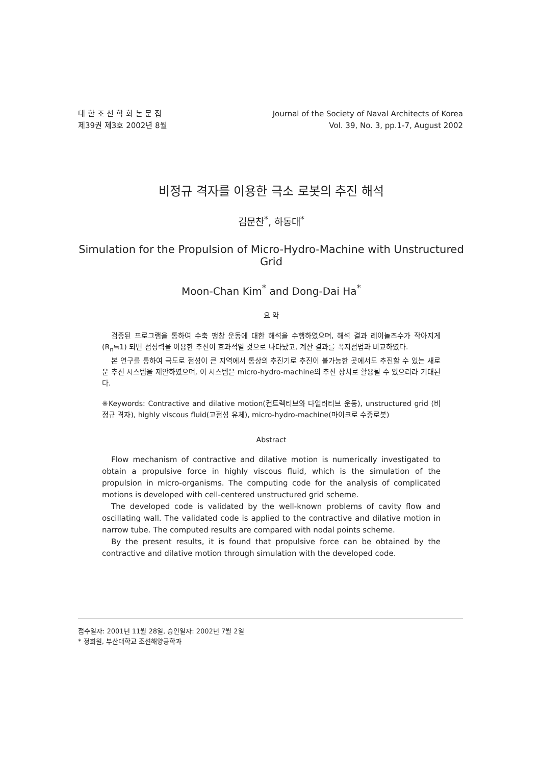대 한 조 선 학 회 논 문 집
제39권 제3호 2002년 8월
Journal of the Society of Naval Architects of Korea
Vol. 39, No. 3, pp.1-7, August 2002
비정규 격자를 이용한 극소 로봇의 추진 해석
김문찬<sup>*</sup>, 하동대<sup>*</sup>
Simulation for the Propulsion of Micro-Hydro-Machine with Unstructured Grid
Moon-Chan Kim<sup>*</sup> and Dong-Dai Ha<sup>*</sup>
요 약
검증된 프로그램을 통하여 수축 팽창 운동에 대한 해석을 수행하였으며, 해석 결과 레이놀즈수가 작아지게(R<sub>n</sub>≒1) 되면 점성력을 이용한 추진이 효과적일 것으로 나타났고, 계산 결과를 꼭지점법과 비교하였다.
본 연구를 통하여 극도로 점성이 큰 지역에서 통상의 추진기로 추진이 불가능한 곳에서도 추진할 수 있는 새로운 추진 시스템을 제안하였으며, 이 시스템은 micro-hydro-machine의 추진 장치로 활용될 수 있으리라 기대된다.
※Keywords: Contractive and dilative motion(컨트렉티브와 다일러티브 운동), unstructured grid (비정규 격자), highly viscous fluid(고점성 유체), micro-hydro-machine(마이크로 수중로봇)
Abstract
Flow mechanism of contractive and dilative motion is numerically investigated to obtain a propulsive force in highly viscous fluid, which is the simulation of the propulsion in micro-organisms. The computing code for the analysis of complicated motions is developed with cell-centered unstructured grid scheme.
The developed code is validated by the well-known problems of cavity flow and oscillating wall. The validated code is applied to the contractive and dilative motion in narrow tube. The computed results are compared with nodal points scheme.
By the present results, it is found that propulsive force can be obtained by the contractive and dilative motion through simulation with the developed code.
접수일자: 2001년 11월 28일, 승인일자: 2002년 7월 2일
* 정회원, 부산대학교 조선해양공학과